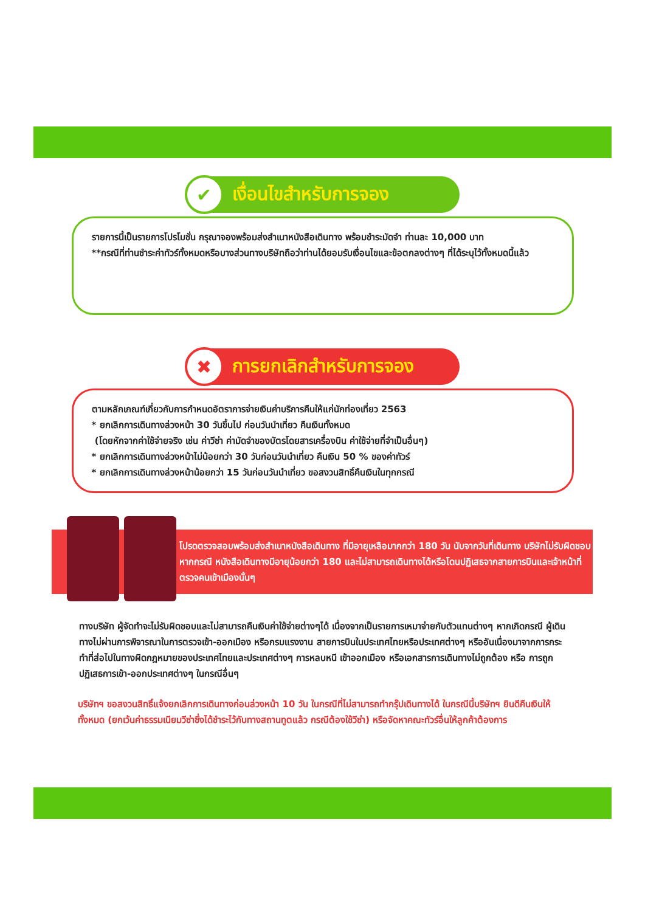✔ เงื่อนไขสำหรับการจอง
รายการนี้เป็นรายการโปรโมชั่น กรุณาจองพร้อมส่งสำเนาหนังสือเดินทาง พร้อมชำระมัดจำ ท่านละ 10,000 บาท
**กรณีที่ท่านชำระค่าทัวร์ทั้งหมดหรือบางส่วนทางบริษัทถือว่าท่านได้ยอมรับเงื่อนไขและข้อตกลงต่างๆ ที่ได้ระบุไว้ทั้งหมดนี้แล้ว
✖ การยกเลิกสำหรับการจอง
ตามหลักเกณฑ์เกี่ยวกับการกำหนดอัตราการจ่ายเงินค่าบริการคืนให้แก่นักท่องเที่ยว 2563
* ยกเลิกการเดินทางล่วงหน้า 30 วันขึ้นไป ก่อนวันนำเที่ยว คืนเงินทั้งหมด
(โดยหักจากค่าใช้จ่ายจริง เช่น ค่าวีซ่า ค่ามัดจำของบัตรโดยสารเครื่องบิน ค่าใช้จ่ายที่จำเป็นอื่นๆ)
* ยกเลิกการเดินทางล่วงหน้าไม่น้อยกว่า 30 วันก่อนวันนำเที่ยว คืนเงิน 50 % ของค่าทัวร์
* ยกเลิกการเดินทางล่วงหน้าน้อยกว่า 15 วันก่อนวันนำเที่ยว ขอสงวนสิทธิ์คืนเงินในทุกกรณี
โปรดตรวจสอบพร้อมส่งสำเนาหนังสือเดินทาง ที่มีอายุเหลือมากกว่า 180 วัน นับจากวันที่เดินทาง บริษัทไม่รับผิดชอบหากกรณี หนังสือเดินทางมีอายุน้อยกว่า 180 และไม่สามารถเดินทางได้หรือโดนปฏิเสธจากสายการบินและเจ้าหน้าที่ตรวจคนเข้าเมืองนั้นๆ
ทางบริษัท ผู้จัดทำจะไม่รับผิดชอบและไม่สามารถคืนเงินค่าใช้จ่ายต่างๆได้ เนื่องจากเป็นรายการเหมาจ่ายกับตัวแทนต่างๆ หากเกิดกรณี ผู้เดินทางไม่ผ่านการพิจารณาในการตรวจเข้า-ออกเมือง หรือกรมแรงงาน สายการบินในประเทศไทยหรือประเทศต่างๆ หรืออันเนื่องมาจากการกระทำที่ส่อไปในทางผิดกฎหมายของประเทศไทยและประเทศต่างๆ การหลบหนี เข้าออกเมือง หรือเอกสารการเดินทางไม่ถูกต้อง หรือ การถูกปฏิเสธการเข้า-ออกประเทศต่างๆ ในกรณีอื่นๆ
บริษัทฯ ขอสงวนสิทธิ์แจ้งยกเลิกการเดินทางก่อนล่วงหน้า 10 วัน ในกรณีที่ไม่สามารถทำกรุ๊ปเดินทางได้ ในกรณีนี้บริษัทฯ ยินดีคืนเงินให้ทั้งหมด (ยกเว้นค่าธรรมเนียมวีซ่าซึ่งได้ชำระไว้กับทางสถานทูตแล้ว กรณีต้องใช้วีซ่า) หรือจัดหาคณะทัวร์อื่นให้ลูกค้าต้องการ